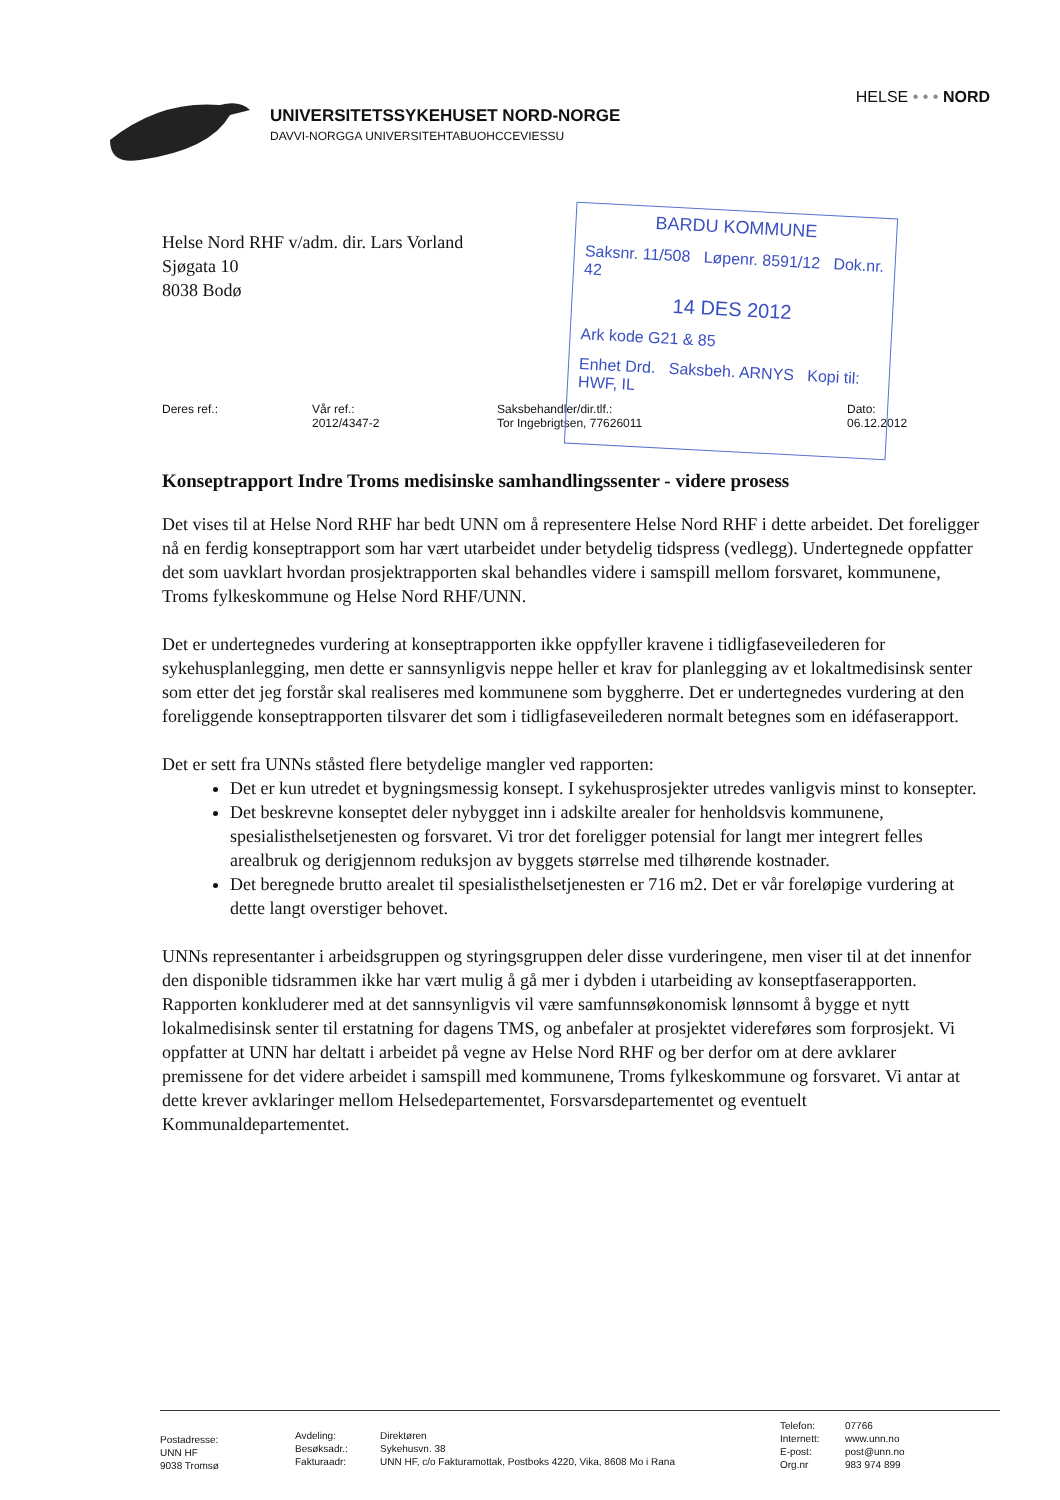UNIVERSITETSSYKEHUSET NORD-NORGE
DAVVI-NORGGA UNIVERSITEHTABUOHCCEVIESSU
HELSE • • • NORD
Helse Nord RHF v/adm. dir. Lars Vorland
Sjøgata 10
8038 Bodø
BARDU KOMMUNE
Saksnr. 11/508 Løpenr. 8591/12 Dok.nr. 42
14 DES 2012
Ark kode G21 & 85
Enhet Drd. Saksbeh. ARNYS Kopi til: HWF, IL
Deres ref.: Vår ref.:
2012/4347-2
Saksbehandler/dir.tlf.:
Tor Ingebrigtsen, 77626011
Dato:
06.12.2012
Konseptrapport Indre Troms medisinske samhandlingssenter - videre prosess
Det vises til at Helse Nord RHF har bedt UNN om å representere Helse Nord RHF i dette arbeidet. Det foreligger nå en ferdig konseptrapport som har vært utarbeidet under betydelig tidspress (vedlegg). Undertegnede oppfatter det som uavklart hvordan prosjektrapporten skal behandles videre i samspill mellom forsvaret, kommunene, Troms fylkeskommune og Helse Nord RHF/UNN.
Det er undertegnedes vurdering at konseptrapporten ikke oppfyller kravene i tidligfaseveilederen for sykehusplanlegging, men dette er sannsynligvis neppe heller et krav for planlegging av et lokaltmedisinsk senter som etter det jeg forstår skal realiseres med kommunene som byggherre. Det er undertegnedes vurdering at den foreliggende konseptrapporten tilsvarer det som i tidligfaseveilederen normalt betegnes som en idéfaserapport.
Det er sett fra UNNs ståsted flere betydelige mangler ved rapporten:
Det er kun utredet et bygningsmessig konsept. I sykehusprosjekter utredes vanligvis minst to konsepter.
Det beskrevne konseptet deler nybygget inn i adskilte arealer for henholdsvis kommunene, spesialisthelsetjenesten og forsvaret. Vi tror det foreligger potensial for langt mer integrert felles arealbruk og derigjennom reduksjon av byggets størrelse med tilhørende kostnader.
Det beregnede brutto arealet til spesialisthelsetjenesten er 716 m2. Det er vår foreløpige vurdering at dette langt overstiger behovet.
UNNs representanter i arbeidsgruppen og styringsgruppen deler disse vurderingene, men viser til at det innenfor den disponible tidsrammen ikke har vært mulig å gå mer i dybden i utarbeiding av konseptfaserapporten. Rapporten konkluderer med at det sannsynligvis vil være samfunnsøkonomisk lønnsomt å bygge et nytt lokalmedisinsk senter til erstatning for dagens TMS, og anbefaler at prosjektet videreføres som forprosjekt. Vi oppfatter at UNN har deltatt i arbeidet på vegne av Helse Nord RHF og ber derfor om at dere avklarer premissene for det videre arbeidet i samspill med kommunene, Troms fylkeskommune og forsvaret. Vi antar at dette krever avklaringer mellom Helsedepartementet, Forsvarsdepartementet og eventuelt Kommunaldepartementet.
Postadresse:
UNN HF
9038 Tromsø
Avdeling:
Besøksadr.:
Fakturaadr:
Direktøren
Sykehusvn. 38
UNN HF, c/o Fakturamottak, Postboks 4220, Vika, 8608 Mo i Rana
Telefon:
Internett:
E-post:
Org.nr
07766
www.unn.no
post@unn.no
983 974 899